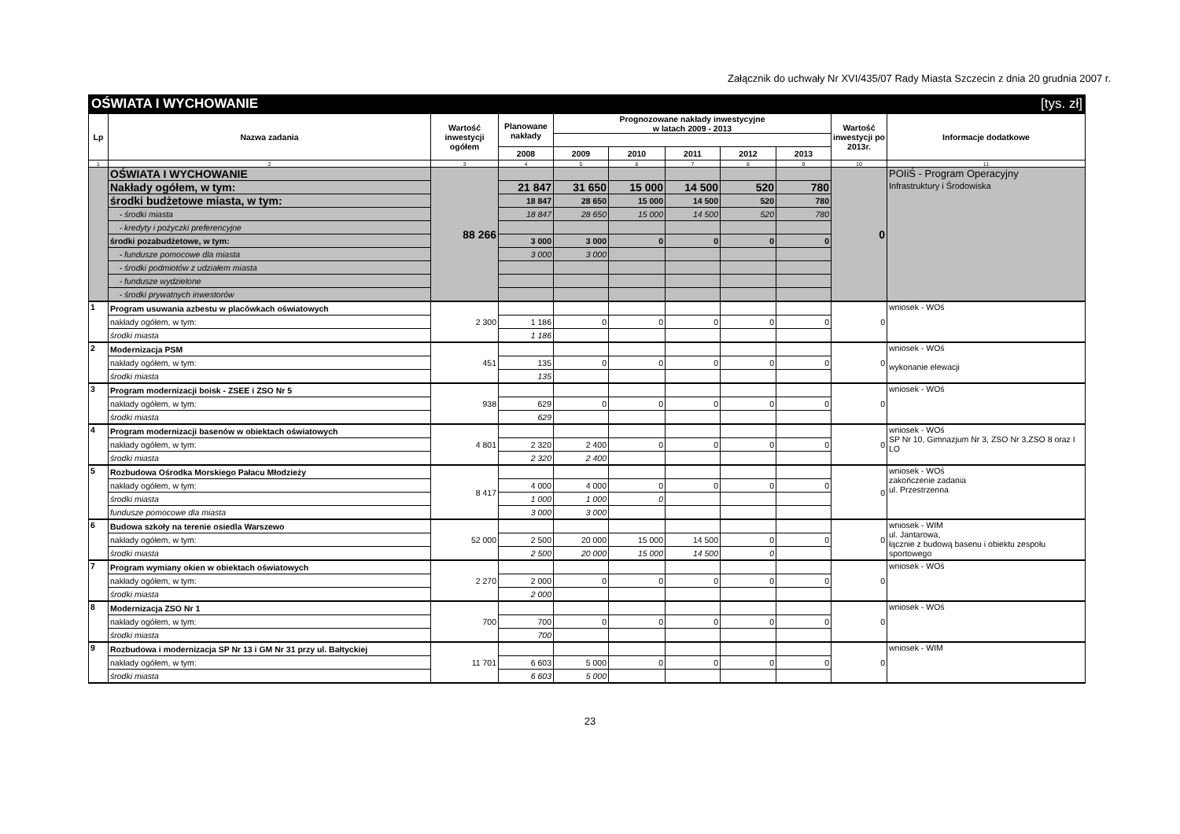Załącznik do uchwały Nr XVI/435/07 Rady Miasta Szczecin z dnia 20 grudnia 2007 r.
OŚWIATA I WYCHOWANIE [tys. zł]
| Lp | Nazwa zadania | Wartość inwestycji ogółem | Planowane nakłady | Prognozowane nakłady inwestycyjne w latach 2009 - 2013 | | | | | Wartość inwestycji po 2013r. | Informacje dodatkowe |
| --- | --- | --- | --- | --- | --- | --- | --- | --- | --- | --- |
| | | | 2008 | 2009 | 2010 | 2011 | 2012 | 2013 | | |
| 1 | 2 | 3 | 4 | 5 | 6 | 7 | 8 | 9 | 10 | 11 |
| | OŚWIATA I WYCHOWANIE | 88 266 | | | | | | | 0 | POIiŚ - Program Operacyjny Infrastruktury i Środowiska |
| | Nakłady ogółem, w tym: | | 21 847 | 31 650 | 15 000 | 14 500 | 520 | 780 | | |
| | środki budżetowe miasta, w tym: | | 18 847 | 28 650 | 15 000 | 14 500 | 520 | 780 | | |
| | - środki miasta | | 18 847 | 28 650 | 15 000 | 14 500 | 520 | 780 | | |
| | - kredyty i pożyczki preferencyjne | | | | | | | | | |
| | środki pozabudżetowe, w tym: | | 3 000 | 3 000 | 0 | 0 | 0 | 0 | | |
| | - fundusze pomocowe dla miasta | | 3 000 | 3 000 | | | | | | |
| | - środki podmiotów z udziałem miasta | | | | | | | | | |
| | - fundusze wydzielone | | | | | | | | | |
| | - środki prywatnych inwestorów | | | | | | | | | |
| 1 | Program usuwania azbestu w placówkach oświatowych | 2 300 | | | | | | | 0 | wniosek - WOś |
| | nakłady ogółem, w tym: | | 1 186 | 0 | 0 | 0 | 0 | 0 | | |
| | środki miasta | | 1 186 | | | | | | | |
| 2 | Modernizacja PSM | 451 | | | | | | | 0 | wniosek - WOś wykonanie elewacji |
| | nakłady ogółem, w tym: | | 135 | 0 | 0 | 0 | 0 | 0 | | |
| | środki miasta | | 135 | | | | | | | |
| 3 | Program modernizacji boisk - ZSEE i ZSO Nr 5 | 938 | | | | | | | 0 | wniosek - WOś |
| | nakłady ogółem, w tym: | | 629 | 0 | 0 | 0 | 0 | 0 | | |
| | środki miasta | | 629 | | | | | | | |
| 4 | Program modernizacji basenów w obiektach oświatowych | 4 801 | | | | | | | 0 | wniosek - WOś SP Nr 10, Gimnazjum Nr 3, ZSO Nr 3,ZSO 8 oraz I LO |
| | nakłady ogółem, w tym: | | 2 320 | 2 400 | 0 | 0 | 0 | 0 | | |
| | środki miasta | | 2 320 | 2 400 | | | | | | |
| 5 | Rozbudowa Ośrodka Morskiego Pałacu Młodzieży | 8 417 | | | | | | | 0 | wniosek - WOś zakończenie zadania ul. Przestrzenna |
| | nakłady ogółem, w tym: | | 4 000 | 4 000 | 0 | 0 | 0 | 0 | | |
| | środki miasta | | 1 000 | 1 000 | 0 | | | | | |
| | fundusze pomocowe dla miasta | | 3 000 | 3 000 | | | | | | |
| 6 | Budowa szkoły na terenie osiedla Warszewo | 52 000 | | | | | | | 0 | wniosek - WIM ul. Jantarowa, łącznie z budową basenu i obiektu zespołu sportowego |
| | nakłady ogółem, w tym: | | 2 500 | 20 000 | 15 000 | 14 500 | 0 | 0 | | |
| | środki miasta | | 2 500 | 20 000 | 15 000 | 14 500 | 0 | | | |
| 7 | Program wymiany okien w obiektach oświatowych | 2 270 | | | | | | | 0 | wniosek - WOś |
| | nakłady ogółem, w tym: | | 2 000 | 0 | 0 | 0 | 0 | 0 | | |
| | środki miasta | | 2 000 | | | | | | | |
| 8 | Modernizacja ZSO Nr 1 | 700 | | | | | | | 0 | wniosek - WOś |
| | nakłady ogółem, w tym: | | 700 | 0 | 0 | 0 | 0 | 0 | | |
| | środki miasta | | 700 | | | | | | | |
| 9 | Rozbudowa i modernizacja SP Nr 13 i GM Nr 31 przy ul. Bałtyckiej | 11 701 | | | | | | | 0 | wniosek - WIM |
| | nakłady ogółem, w tym: | | 6 603 | 5 000 | 0 | 0 | 0 | 0 | | |
| | środki miasta | | 6 603 | 5 000 | | | | | | |
23